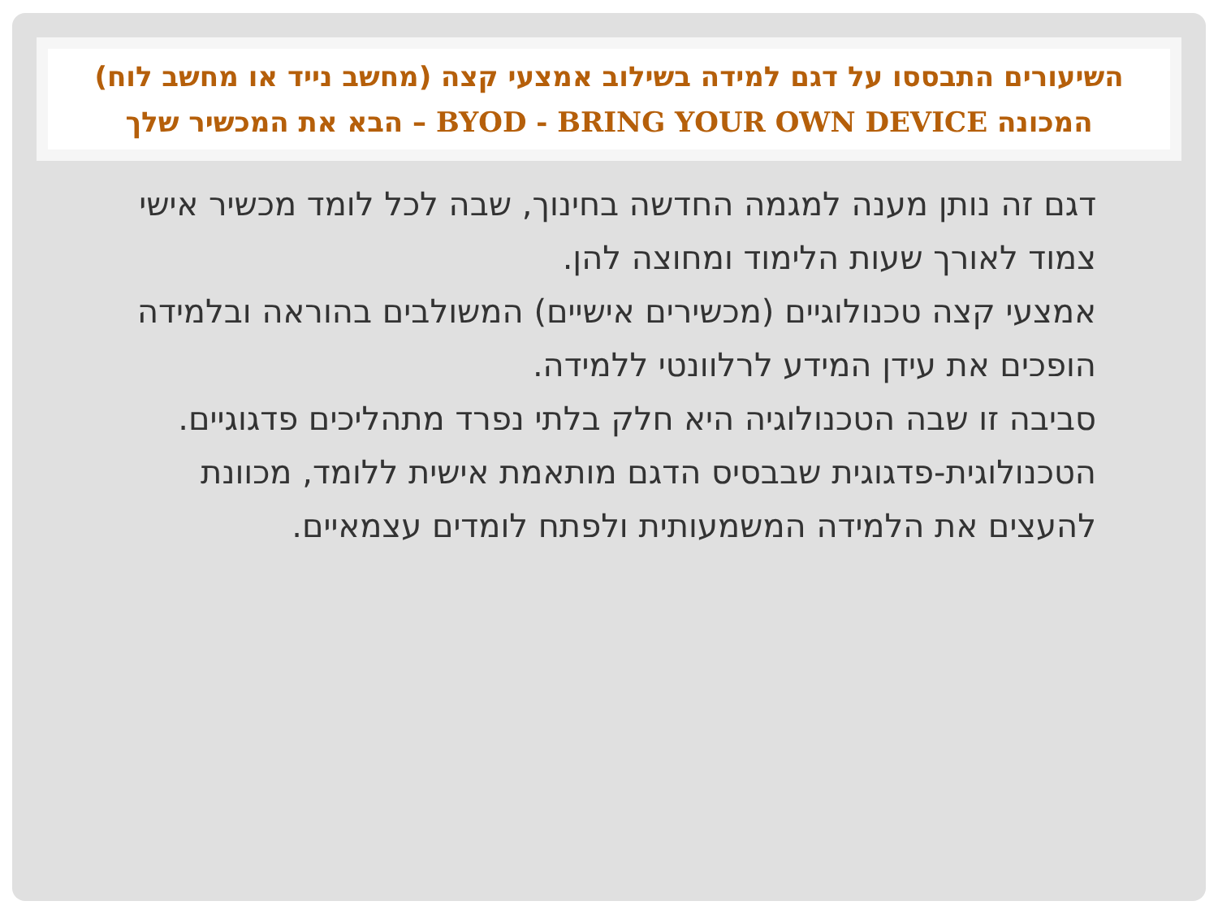השיעורים התבססו על דגם למידה בשילוב אמצעי קצה (מחשב נייד או מחשב לוח) המכונה BYOD - BRING YOUR OWN DEVICE – הבא את המכשיר שלך
דגם זה נותן מענה למגמה החדשה בחינוך, שבה לכל לומד מכשיר אישי צמוד לאורך שעות הלימוד ומחוצה להן.
אמצעי קצה טכנולוגיים (מכשירים אישיים) המשולבים בהוראה ובלמידה הופכים את עידן המידע לרלוונטי ללמידה.
סביבה זו שבה הטכנולוגיה היא חלק בלתי נפרד מתהליכים פדגוגיים.
הטכנולוגית-פדגוגית שבבסיס הדגם מותאמת אישית ללומד, מכוונת להעצים את הלמידה המשמעותית ולפתח לומדים עצמאיים.